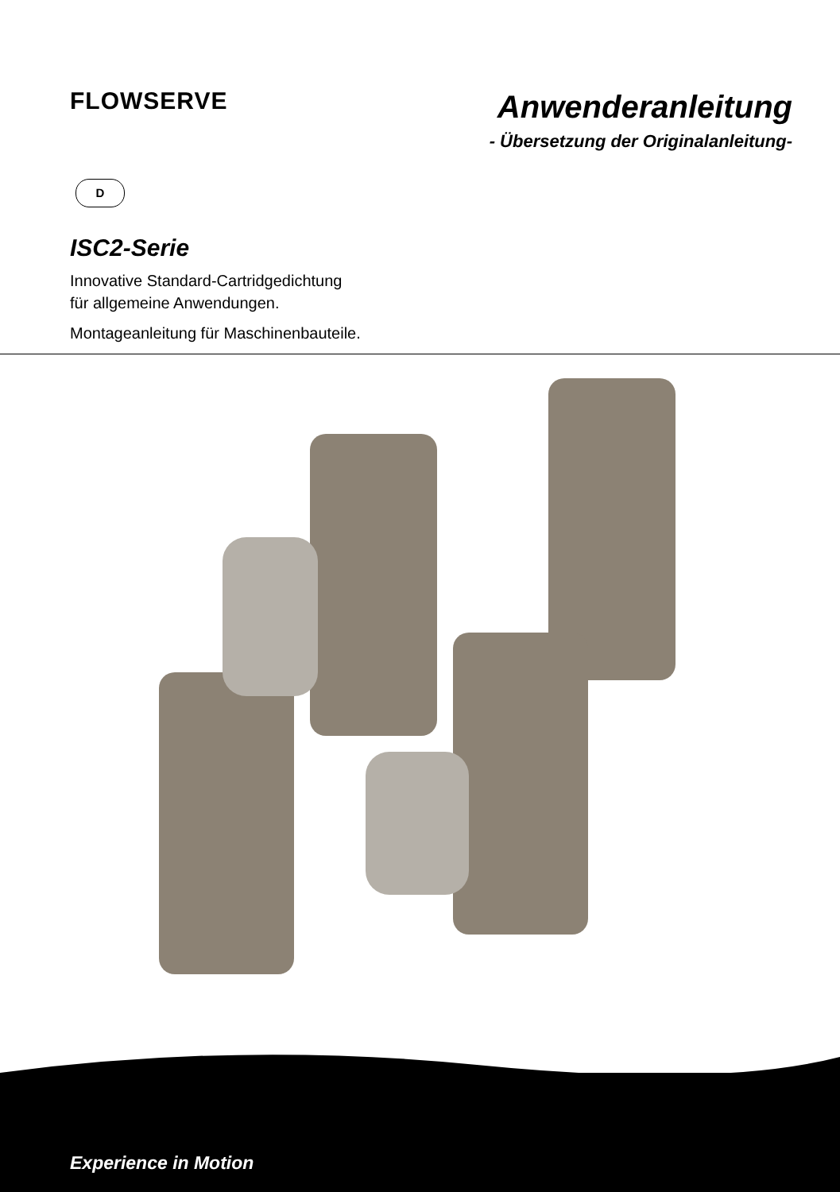FLOWSERVE
Anwenderanleitung
- Übersetzung der Originalanleitung-
D
ISC2-Serie
Innovative Standard-Cartridgedichtung
für allgemeine Anwendungen.
Montageanleitung für Maschinenbauteile.
Experience in Motion